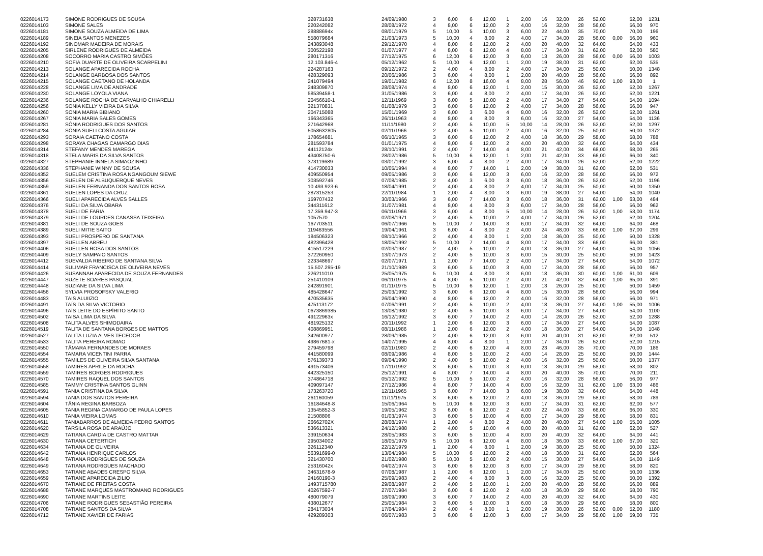| 0226014173 | SIMONE RODRIGUES DE SOUSA | 328731638 | 24/09/1980 | 3 | 6,00 | 6 | 12,00 | 1 | 2,00 | 16 | 32,00 | 26 | 52,00 | | 52,00 | 1231 |
| 0226014103 | SIMONE SALES | 220242082 | 28/08/1972 | 4 | 8,00 | 6 | 12,00 | 2 | 4,00 | 16 | 32,00 | 28 | 56,00 | | 56,00 | 970 |
| 0226014181 | SIMONE SOUZA ALMEIDA DE LIMA | 28888694x | 08/01/1979 | 5 | 10,00 | 5 | 10,00 | 3 | 6,00 | 22 | 44,00 | 35 | 70,00 | | 70,00 | 196 |
| 0226014189 | SINEIA SANTOS MENEZES | 558079684 | 21/03/1973 | 5 | 10,00 | 4 | 8,00 | 2 | 4,00 | 17 | 34,00 | 28 | 56,00 | 0,00 | 56,00 | 960 |
| 0226014192 | SINOMAR MADEIRA DE MORAIS | 243893048 | 29/12/1970 | 4 | 8,00 | 6 | 12,00 | 2 | 4,00 | 20 | 40,00 | 32 | 64,00 | | 64,00 | 433 |
| 0226014205 | SIRLENE RODRIGUES DE ALMEIDA | 300522198 | 01/07/1977 | 4 | 8,00 | 6 | 12,00 | 4 | 8,00 | 17 | 34,00 | 31 | 62,00 | | 62,00 | 580 |
| 0226014208 | SOCORRO MARIA CASTRO SIMÕES | 280171316 | 27/12/1975 | 6 | 12,00 | 6 | 12,00 | 3 | 6,00 | 13 | 26,00 | 28 | 56,00 | 0,00 | 56,00 | 1003 |
| 0226014210 | SOFIA DUARTE DE OLIVEIRA SCARPELINI | 12.103.846-4 | 05/12/1962 | 5 | 10,00 | 6 | 12,00 | 1 | 2,00 | 19 | 38,00 | 31 | 62,00 | | 62,00 | 535 |
| 0226014213 | SOLANGE APARECIDA ROCHA | 224287163 | 09/12/1972 | 2 | 4,00 | 4 | 8,00 | 2 | 4,00 | 17 | 34,00 | 25 | 50,00 | | 50,00 | 1348 |
| 0226014214 | SOLANGE BARBOSA DOS SANTOS | 428329093 | 20/06/1986 | 3 | 6,00 | 4 | 8,00 | 1 | 2,00 | 20 | 40,00 | 28 | 56,00 | | 56,00 | 892 |
| 0226014215 | SOLANGE CAETANO DE HOLANDA | 241079494 | 19/01/1982 | 6 | 12,00 | 8 | 16,00 | 4 | 8,00 | 28 | 56,00 | 46 | 92,00 | 1,00 | 93,00 | 1 |
| 0226014228 | SOLANGE LIMA DE ANDRADE | 248309870 | 28/08/1974 | 4 | 8,00 | 6 | 12,00 | 1 | 2,00 | 15 | 30,00 | 26 | 52,00 | | 52,00 | 1267 |
| 0226014230 | SOLANGE LOYOLA VIANA | 58539458-1 | 31/05/1986 | 3 | 6,00 | 4 | 8,00 | 2 | 4,00 | 17 | 34,00 | 26 | 52,00 | | 52,00 | 1221 |
| 0226014236 | SOLANGE ROCHA DE CARVALHO CHIARELLI | 20456610-1 | 12/11/1969 | 3 | 6,00 | 5 | 10,00 | 2 | 4,00 | 17 | 34,00 | 27 | 54,00 | | 54,00 | 1094 |
| 0226014256 | SONIA KELLY VIEIRA DA SILVA | 321370831 | 01/08/1979 | 3 | 6,00 | 6 | 12,00 | 2 | 4,00 | 17 | 34,00 | 28 | 56,00 | | 56,00 | 947 |
| 0226014260 | SONIA MARIA BIBIANO | 204715088 | 15/01/1969 | 3 | 6,00 | 3 | 6,00 | 4 | 8,00 | 16 | 32,00 | 26 | 52,00 | | 52,00 | 1261 |
| 0226014267 | SONIA MARIA SALES GOMES | 166343365 | 26/11/1963 | 4 | 8,00 | 4 | 8,00 | 3 | 6,00 | 16 | 32,00 | 27 | 54,00 | | 54,00 | 1136 |
| 0226014281 | SÔNIA RODRIGUES DOS SANTOS | 271642968 | 11/11/1980 | 2 | 4,00 | 5 | 10,00 | 5 | 10,00 | 14 | 28,00 | 26 | 52,00 | | 52,00 | 1297 |
| 0226014284 | SÔNIA SUELI COSTA AGUIAR | 5058632805 | 02/11/1966 | 2 | 4,00 | 5 | 10,00 | 2 | 4,00 | 16 | 32,00 | 25 | 50,00 | | 50,00 | 1372 |
| 0226014293 | SORAIA CAETANO COSTA | 178654681 | 06/10/1965 | 3 | 6,00 | 6 | 12,00 | 2 | 4,00 | 18 | 36,00 | 29 | 58,00 | | 58,00 | 788 |
| 0226014298 | SORAYA CHAGAS CAMARGO DIAS | 281593784 | 01/01/1975 | 4 | 8,00 | 6 | 12,00 | 2 | 4,00 | 20 | 40,00 | 32 | 64,00 | | 64,00 | 434 |
| 0226014314 | STEFANY MENDES MAREGA | 44112124x | 28/10/1991 | 2 | 4,00 | 7 | 14,00 | 4 | 8,00 | 21 | 42,00 | 34 | 68,00 | | 68,00 | 265 |
| 0226014318 | STELA MARIS DA SILVA SANTOS | 43408750-6 | 28/02/1986 | 5 | 10,00 | 6 | 12,00 | 1 | 2,00 | 21 | 42,00 | 33 | 66,00 | | 66,00 | 340 |
| 0226014327 | STEPHANIE INNELA SIMAOZINHO | 373119689 | 03/01/1992 | 3 | 6,00 | 4 | 8,00 | 2 | 4,00 | 17 | 34,00 | 26 | 52,00 | | 52,00 | 1222 |
| 0226014336 | STEPHANIE WINNY DE SOUSA | 414730033 | 10/05/1994 | 4 | 8,00 | 7 | 14,00 | 1 | 2,00 | 19 | 38,00 | 31 | 62,00 | | 62,00 | 531 |
| 0226014352 | SUELEM CRISTINA ROSA NGANGOUM SIEWE | 409550954 | 09/05/1986 | 3 | 6,00 | 6 | 12,00 | 3 | 6,00 | 16 | 32,00 | 28 | 56,00 | | 56,00 | 972 |
| 0226014356 | SUELEN DE ALBUQUERQUE NEVES | 303592746 | 07/08/1985 | 2 | 4,00 | 3 | 6,00 | 3 | 6,00 | 18 | 36,00 | 26 | 52,00 | | 52,00 | 1196 |
| 0226014359 | SUELEN FERNANDA DOS SANTOS ROSA | 10.493.923-6 | 18/04/1991 | 2 | 4,00 | 4 | 8,00 | 2 | 4,00 | 17 | 34,00 | 25 | 50,00 | | 50,00 | 1350 |
| 0226014361 | SUELEN LOPES DA CRUZ | 287315253 | 22/11/1984 | 1 | 2,00 | 4 | 8,00 | 3 | 6,00 | 19 | 38,00 | 27 | 54,00 | | 54,00 | 1040 |
| 0226014366 | SUELI APARECIDA ALVES SALLES | 159707432 | 30/03/1966 | 3 | 6,00 | 7 | 14,00 | 3 | 6,00 | 18 | 36,00 | 31 | 62,00 | 1,00 | 63,00 | 484 |
| 0226014376 | SUELI DA SILVA OBARA | 344311612 | 31/07/1981 | 4 | 8,00 | 4 | 8,00 | 3 | 6,00 | 17 | 34,00 | 28 | 56,00 | | 56,00 | 962 |
| 0226014378 | SUELI DE FARIA | 17.359.947-3 | 06/11/1966 | 3 | 6,00 | 4 | 8,00 | 5 | 10,00 | 14 | 28,00 | 26 | 52,00 | 1,00 | 53,00 | 1174 |
| 0226014379 | SUELI DE LOURDES CANASSA TEIXEIRA | 1057570 | 02/08/1971 | 2 | 4,00 | 5 | 10,00 | 2 | 4,00 | 17 | 34,00 | 26 | 52,00 | | 52,00 | 1204 |
| 0226014381 | SUELI DE SOUZA GOES | 167703511 | 06/07/1966 | 5 | 10,00 | 7 | 14,00 | 3 | 6,00 | 17 | 34,00 | 32 | 64,00 | | 64,00 | 468 |
| 0226014389 | SUELI MITIE SAITO | 119463556 | 19/04/1961 | 3 | 6,00 | 4 | 8,00 | 2 | 4,00 | 24 | 48,00 | 33 | 66,00 | 1,00 | 67,00 | 299 |
| 0226014393 | SUELI PROSPERO DE SANTANA | 184506323 | 08/10/1966 | 2 | 4,00 | 4 | 8,00 | 1 | 2,00 | 18 | 36,00 | 25 | 50,00 | | 50,00 | 1328 |
| 0226014397 | SUELLEN ABREU | 482396428 | 18/05/1992 | 5 | 10,00 | 7 | 14,00 | 4 | 8,00 | 17 | 34,00 | 33 | 66,00 | | 66,00 | 381 |
| 0226014406 | SUÉLLEN ROSA DOS SANTOS | 415517229 | 02/03/1987 | 2 | 4,00 | 5 | 10,00 | 2 | 4,00 | 18 | 36,00 | 27 | 54,00 | | 54,00 | 1056 |
| 0226014409 | SUELY SAMPAIO SANTOS | 372260950 | 13/07/1973 | 2 | 4,00 | 5 | 10,00 | 3 | 6,00 | 15 | 30,00 | 25 | 50,00 | | 50,00 | 1423 |
| 0226014412 | SUEVALDA RIBEIRO DE SANTANA SILVA | 223348697 | 02/07/1971 | 1 | 2,00 | 7 | 14,00 | 2 | 4,00 | 17 | 34,00 | 27 | 54,00 | | 54,00 | 1072 |
| 0226014414 | SULIMAR FRANCISCA DE OLIVEIRA NEVES | 15.507.295-19 | 21/10/1989 | 3 | 6,00 | 5 | 10,00 | 3 | 6,00 | 17 | 34,00 | 28 | 56,00 | | 56,00 | 957 |
| 0226014426 | SUSANNAH APARECIDA DE SOUZA FERNANDES | 226211010 | 25/05/1975 | 5 | 10,00 | 4 | 8,00 | 3 | 6,00 | 18 | 36,00 | 30 | 60,00 | 1,00 | 61,00 | 609 |
| 0226014447 | SUZETE SOARES PASQUAL | 251410109 | 06/11/1975 | 4 | 8,00 | 5 | 10,00 | 2 | 4,00 | 21 | 42,00 | 32 | 64,00 | 1,00 | 65,00 | 391 |
| 0226014448 | SUZIANE DA SILVA LIMA | 242891901 | 01/11/1975 | 5 | 10,00 | 6 | 12,00 | 1 | 2,00 | 13 | 26,00 | 25 | 50,00 | | 50,00 | 1459 |
| 0226014456 | SYLVIA PROSOFSKY VALERIO | 485428647 | 25/03/1992 | 3 | 6,00 | 6 | 12,00 | 4 | 8,00 | 15 | 30,00 | 28 | 56,00 | | 56,00 | 994 |
| 0226014483 | TAIS ALUIIZIO | 470535635 | 26/04/1990 | 4 | 8,00 | 6 | 12,00 | 2 | 4,00 | 16 | 32,00 | 28 | 56,00 | | 56,00 | 971 |
| 0226014491 | TAÍS DA SILVA VICTORIO | 475113172 | 07/06/1991 | 2 | 4,00 | 5 | 10,00 | 2 | 4,00 | 18 | 36,00 | 27 | 54,00 | 1,00 | 55,00 | 1006 |
| 0226014496 | TAÍS LEITE DO ESPÍRITO SANTO | 0673869385 | 13/08/1980 | 2 | 4,00 | 5 | 10,00 | 3 | 6,00 | 17 | 34,00 | 27 | 54,00 | | 54,00 | 1100 |
| 0226014502 | TAISA LIMA DA SILVA | 49122963x | 16/12/1992 | 3 | 6,00 | 7 | 14,00 | 2 | 4,00 | 14 | 28,00 | 26 | 52,00 | | 52,00 | 1288 |
| 0226014508 | TALITA ALVES SHIMODAIRA | 481925132 | 20/11/1992 | 1 | 2,00 | 6 | 12,00 | 3 | 6,00 | 17 | 34,00 | 27 | 54,00 | | 54,00 | 1087 |
| 0226014519 | TALITA DE SANTANA BORGES DE MATTOS | 408869951 | 08/11/1986 | 1 | 2,00 | 6 | 12,00 | 2 | 4,00 | 18 | 36,00 | 27 | 54,00 | | 54,00 | 1048 |
| 0226014527 | TALITA LUZIA ALVES TECEDOR | 342600977 | 28/09/1985 | 2 | 4,00 | 6 | 12,00 | 3 | 6,00 | 20 | 40,00 | 31 | 62,00 | | 62,00 | 512 |
| 0226014533 | TALITA PEREIRA ROMAO | 49867681-x | 14/07/1995 | 4 | 8,00 | 4 | 8,00 | 1 | 2,00 | 17 | 34,00 | 26 | 52,00 | | 52,00 | 1215 |
| 0226014550 | TÂMARA FERNANDES DE MORAES | 279459798 | 02/11/1980 | 2 | 4,00 | 6 | 12,00 | 4 | 8,00 | 23 | 46,00 | 35 | 70,00 | | 70,00 | 186 |
| 0226014554 | TAMARA VICENTINI PARRA | 441580099 | 08/09/1986 | 4 | 8,00 | 5 | 10,00 | 2 | 4,00 | 14 | 28,00 | 25 | 50,00 | | 50,00 | 1444 |
| 0226014555 | TAMILES DE OLIVEIRA SILVA SANTANA | 576139373 | 09/04/1990 | 2 | 4,00 | 5 | 10,00 | 2 | 4,00 | 16 | 32,00 | 25 | 50,00 | | 50,00 | 1377 |
| 0226014558 | TAMIRES APRILE DA ROCHA | 491573406 | 17/11/1992 | 3 | 6,00 | 5 | 10,00 | 3 | 6,00 | 18 | 36,00 | 29 | 58,00 | | 58,00 | 802 |
| 0226014559 | TAMIRES BORGES RODRIGUES | 442325150 | 25/12/1991 | 4 | 8,00 | 7 | 14,00 | 4 | 8,00 | 20 | 40,00 | 35 | 70,00 | | 70,00 | 211 |
| 0226014570 | TAMIRES RAQUEL DOS SANTOS | 374864718 | 05/12/1992 | 5 | 10,00 | 5 | 10,00 | 2 | 4,00 | 16 | 32,00 | 28 | 56,00 | | 56,00 | 977 |
| 0226014585 | TAMMY CRISTINA SANTOS GLINN | 409097147 | 27/12/1986 | 4 | 8,00 | 7 | 14,00 | 4 | 8,00 | 16 | 32,00 | 31 | 62,00 | 1,00 | 63,00 | 486 |
| 0226014591 | TANIA CRISTINA DA SILVA | 173263720 | 12/11/1965 | 3 | 6,00 | 7 | 14,00 | 3 | 6,00 | 19 | 38,00 | 32 | 64,00 | | 64,00 | 448 |
| 0226014594 | TANIA DOS SANTOS PEREIRA | 261160059 | 11/11/1975 | 3 | 6,00 | 6 | 12,00 | 2 | 4,00 | 18 | 36,00 | 29 | 58,00 | | 58,00 | 789 |
| 0226014604 | TÂNIA REGINA BARBOZA | 16184648-8 | 15/06/1964 | 5 | 10,00 | 6 | 12,00 | 3 | 6,00 | 17 | 34,00 | 31 | 62,00 | | 62,00 | 577 |
| 0226014605 | TANIA REGINA CAMARGO DE PAULA LOPES | 13545852-3 | 19/05/1962 | 3 | 6,00 | 6 | 12,00 | 2 | 4,00 | 22 | 44,00 | 33 | 66,00 | | 66,00 | 330 |
| 0226014610 | TANIA VIEIRA LOMAS | 21508806 | 01/03/1974 | 3 | 6,00 | 5 | 10,00 | 4 | 8,00 | 17 | 34,00 | 29 | 58,00 | | 58,00 | 831 |
| 0226014611 | TANIABARROS DE ALMEIDA PEDRO SANTOS | 26662702X | 28/08/1974 | 1 | 2,00 | 4 | 8,00 | 2 | 4,00 | 20 | 40,00 | 27 | 54,00 | 1,00 | 55,00 | 1005 |
| 0226014620 | TARSILA ROSA DE ARAÚJO | 536613321 | 24/12/1988 | 2 | 4,00 | 5 | 10,00 | 4 | 8,00 | 20 | 40,00 | 31 | 62,00 | | 62,00 | 527 |
| 0226014629 | TATIANA CARDIA DE CASTRO MATTAR | 339150634 | 28/05/1983 | 3 | 6,00 | 5 | 10,00 | 4 | 8,00 | 20 | 40,00 | 32 | 64,00 | | 64,00 | 441 |
| 0226014630 | TATIANA CETERTICH | 295034002 | 18/05/1979 | 5 | 10,00 | 6 | 12,00 | 4 | 8,00 | 18 | 36,00 | 33 | 66,00 | 1,00 | 67,00 | 320 |
| 0226014634 | TATIANA DE OLIVEIRA | 326112340 | 22/12/1979 | 1 | 2,00 | 4 | 8,00 | 1 | 2,00 | 19 | 38,00 | 25 | 50,00 | | 50,00 | 1324 |
| 0226014642 | TATIANA HENRIQUE CARLOS | 56391699-0 | 13/04/1984 | 5 | 10,00 | 6 | 12,00 | 2 | 4,00 | 18 | 36,00 | 31 | 62,00 | | 62,00 | 564 |
| 0226014648 | TATIANA RODRIGUES DE SOUZA | 321430700 | 21/02/1980 | 5 | 10,00 | 5 | 10,00 | 2 | 4,00 | 15 | 30,00 | 27 | 54,00 | | 54,00 | 1149 |
| 0226014649 | TATIANA RODRIGUES MACHADO | 25316042x | 04/02/1974 | 3 | 6,00 | 6 | 12,00 | 3 | 6,00 | 17 | 34,00 | 29 | 58,00 | | 58,00 | 820 |
| 0226014653 | TATIANE ABADES CRESPO SILVA | 34631678-9 | 07/08/1987 | 1 | 2,00 | 6 | 12,00 | 1 | 2,00 | 17 | 34,00 | 25 | 50,00 | | 50,00 | 1336 |
| 0226014659 | TATIANE APARECIDA ZILIO | 24160190-3 | 25/09/1983 | 2 | 4,00 | 4 | 8,00 | 3 | 6,00 | 16 | 32,00 | 25 | 50,00 | | 50,00 | 1392 |
| 0226014670 | TATIANE DE FREITAS COSTA | 1493715780 | 29/08/1987 | 2 | 4,00 | 5 | 10,00 | 1 | 2,00 | 20 | 40,00 | 28 | 56,00 | | 56,00 | 889 |
| 0226014688 | TATIANE MARQUES MASTROMANO RODRIGUES | 40267592-7 | 27/07/1984 | 3 | 6,00 | 6 | 12,00 | 2 | 4,00 | 18 | 36,00 | 29 | 58,00 | | 58,00 | 790 |
| 0226014690 | TATIANE MARTINS LEITE | 480079079 | 18/09/1990 | 3 | 6,00 | 7 | 14,00 | 2 | 4,00 | 20 | 40,00 | 32 | 64,00 | | 64,00 | 430 |
| 0226014706 | TATIANE RODRIGUES SEBASTIÃO PEREIRA | 438012677 | 25/05/1984 | 3 | 6,00 | 5 | 10,00 | 3 | 6,00 | 18 | 36,00 | 29 | 58,00 | | 58,00 | 800 |
| 0226014708 | TATIANE SANTOS DA SILVA | 284173034 | 17/04/1984 | 2 | 4,00 | 4 | 8,00 | 1 | 2,00 | 19 | 38,00 | 26 | 52,00 | 0,00 | 52,00 | 1180 |
| 0226014712 | TATIANE XAVIER DE FARIAS | 429289303 | 06/07/1983 | 3 | 6,00 | 6 | 12,00 | 3 | 6,00 | 17 | 34,00 | 29 | 58,00 | 1,00 | 59,00 | 735 |